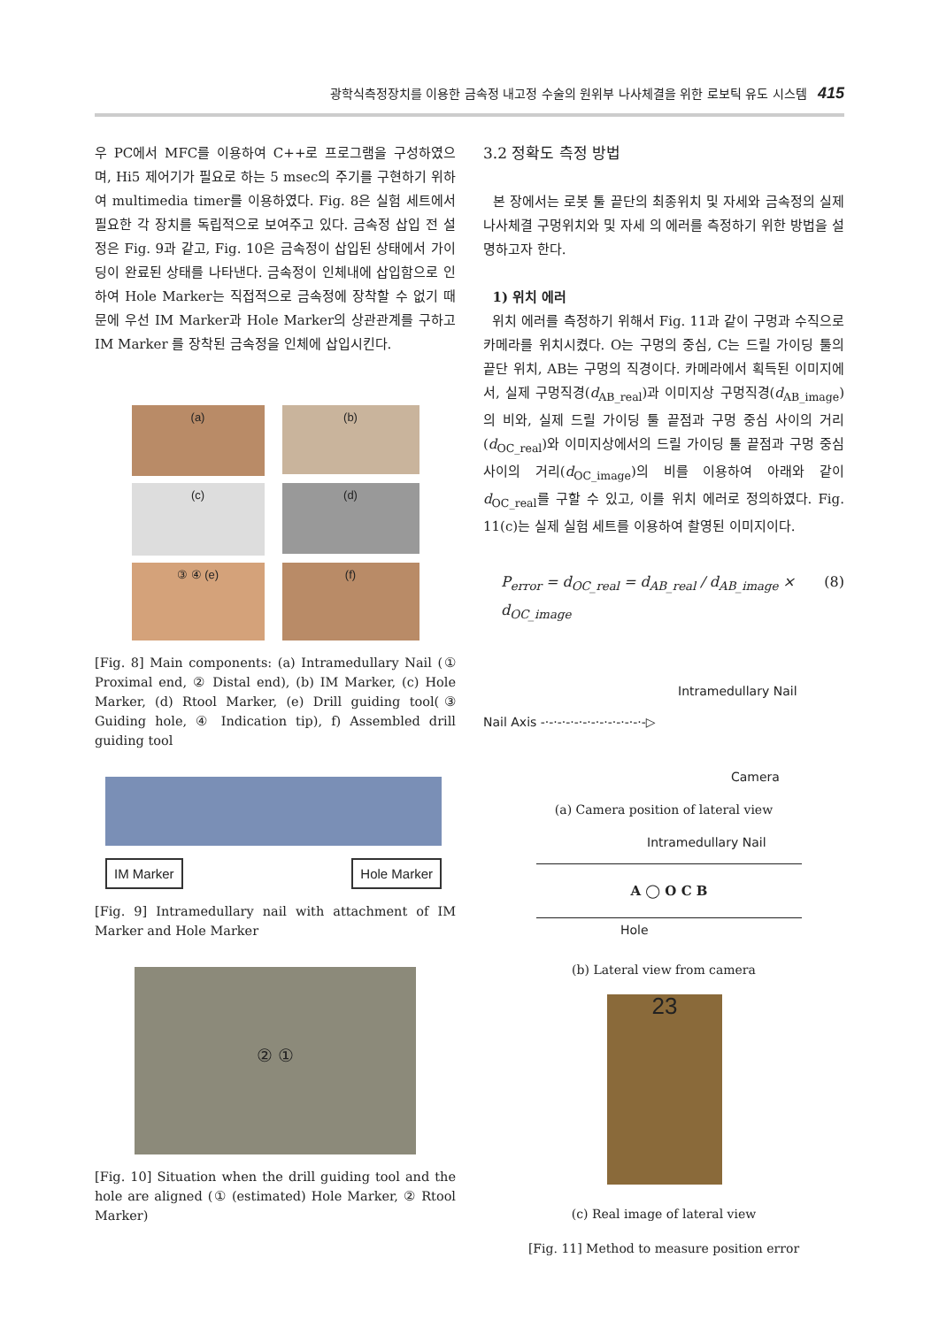광학식측정장치를 이용한 금속정 내고정 수술의 원위부 나사체결을 위한 로보틱 유도 시스템 415
우 PC에서 MFC를 이용하여 C++로 프로그램을 구성하였으며, Hi5 제어기가 필요로 하는 5 msec의 주기를 구현하기 위하여 multimedia timer를 이용하였다. Fig. 8은 실험 세트에서 필요한 각 장치를 독립적으로 보여주고 있다. 금속정 삽입 전 설정은 Fig. 9과 같고, Fig. 10은 금속정이 삽입된 상태에서 가이딩이 완료된 상태를 나타낸다. 금속정이 인체내에 삽입함으로 인하여 Hole Marker는 직접적으로 금속정에 장착할 수 없기 때문에 우선 IM Marker과 Hole Marker의 상관관계를 구하고 IM Marker 를 장착된 금속정을 인체에 삽입시킨다.
(a)
(b)
(c)
(d)
③ ④ (e)
(f)
[Fig. 8] Main components: (a) Intramedullary Nail (① Proximal end, ② Distal end), (b) IM Marker, (c) Hole Marker, (d) Rtool Marker, (e) Drill guiding tool(③ Guiding hole, ④ Indication tip), f) Assembled drill guiding tool
IM Marker Hole Marker
[Fig. 9] Intramedullary nail with attachment of IM Marker and Hole Marker
② ①
[Fig. 10] Situation when the drill guiding tool and the hole are aligned (① (estimated) Hole Marker, ② Rtool Marker)
3.2 정확도 측정 방법
본 장에서는 로봇 툴 끝단의 최종위치 및 자세와 금속정의 실제 나사체결 구멍위치와 및 자세 의 에러를 측정하기 위한 방법을 설명하고자 한다.
1) 위치 에러
위치 에러를 측정하기 위해서 Fig. 11과 같이 구멍과 수직으로 카메라를 위치시켰다. O는 구멍의 중심, C는 드릴 가이딩 툴의 끝단 위치, AB는 구멍의 직경이다. 카메라에서 획득된 이미지에서, 실제 구멍직경(d<sub>AB_real</sub>)과 이미지상 구멍직경(d<sub>AB_image</sub>)의 비와, 실제 드릴 가이딩 툴 끝점과 구멍 중심 사이의 거리(d<sub>OC_real</sub>)와 이미지상에서의 드릴 가이딩 툴 끝점과 구멍 중심 사이의 거리(d<sub>OC_image</sub>)의 비를 이용하여 아래와 같이 d<sub>OC_real</sub>를 구할 수 있고, 이를 위치 에러로 정의하였다. Fig. 11(c)는 실제 실험 세트를 이용하여 촬영된 이미지이다.
P<sub>error</sub> = d<sub>OC_real</sub> = d<sub>AB_real</sub> / d<sub>AB_image</sub> × d<sub>OC_image</sub> (8)
Intramedullary Nail
Nail Axis ‐·‐·‐·‐·‐·‐·‐·‐·‐·‐·‐·‐·‐▷
Camera
(a) Camera position of lateral view
Intramedullary Nail
A ◯ O C B
Hole
(b) Lateral view from camera
23
(c) Real image of lateral view
[Fig. 11] Method to measure position error